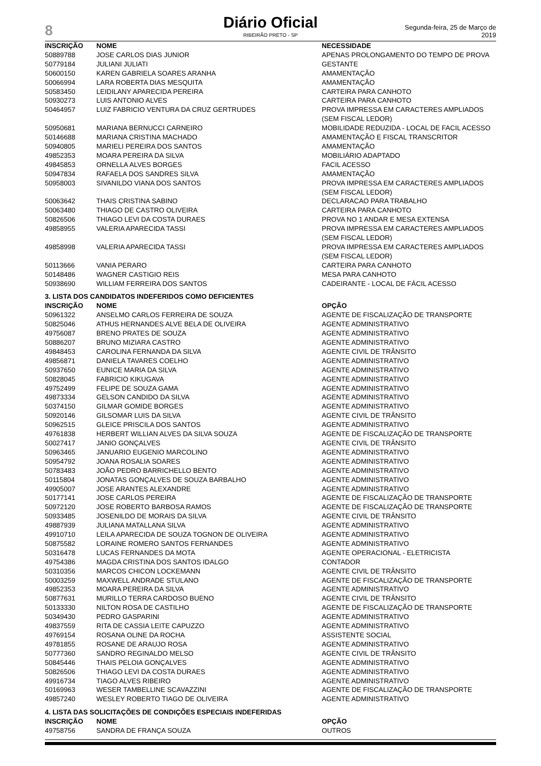8
Diário Oficial
RIBEIRÃO PRETO - SP
Segunda-feira, 25 de Março de 2019
| INSCRIÇÃO | NOME | NECESSIDADE |
| --- | --- | --- |
| 50889788 | JOSE CARLOS DIAS JUNIOR | APENAS PROLONGAMENTO DO TEMPO DE PROVA |
| 50779184 | JULIANI JULIATI | GESTANTE |
| 50600150 | KAREN GABRIELA SOARES ARANHA | AMAMENTAÇÃO |
| 50066994 | LARA ROBERTA DIAS MESQUITA | AMAMENTAÇÃO |
| 50583450 | LEIDILANY APARECIDA PEREIRA | CARTEIRA PARA CANHOTO |
| 50930273 | LUIS ANTONIO ALVES | CARTEIRA PARA CANHOTO |
| 50464957 | LUIZ FABRICIO VENTURA DA CRUZ GERTRUDES | PROVA IMPRESSA EM CARACTERES AMPLIADOS (SEM FISCAL LEDOR) |
| 50950681 | MARIANA BERNUCCI CARNEIRO | MOBILIDADE REDUZIDA - LOCAL DE FACIL ACESSO |
| 50146688 | MARIANA CRISTINA MACHADO | AMAMENTAÇÃO E FISCAL TRANSCRITOR |
| 50940805 | MARIELI PEREIRA DOS SANTOS | AMAMENTAÇÃO |
| 49852353 | MOARA PEREIRA DA SILVA | MOBILIÁRIO ADAPTADO |
| 49845853 | ORNELLA ALVES BORGES | FACIL ACESSO |
| 50947834 | RAFAELA DOS SANDRES SILVA | AMAMENTAÇÃO |
| 50958003 | SIVANILDO VIANA DOS SANTOS | PROVA IMPRESSA EM CARACTERES AMPLIADOS (SEM FISCAL LEDOR) |
| 50063642 | THAIS CRISTINA SABINO | DECLARACAO PARA TRABALHO |
| 50063480 | THIAGO DE CASTRO OLIVEIRA | CARTEIRA PARA CANHOTO |
| 50826506 | THIAGO LEVI DA COSTA DURAES | PROVA NO 1 ANDAR E MESA EXTENSA |
| 49858955 | VALERIA APARECIDA TASSI | PROVA IMPRESSA EM CARACTERES AMPLIADOS (SEM FISCAL LEDOR) |
| 49858998 | VALERIA APARECIDA TASSI | PROVA IMPRESSA EM CARACTERES AMPLIADOS (SEM FISCAL LEDOR) |
| 50113666 | VANIA PERARO | CARTEIRA PARA CANHOTO |
| 50148486 | WAGNER CASTIGIO REIS | MESA PARA CANHOTO |
| 50938690 | WILLIAM FERREIRA DOS SANTOS | CADEIRANTE - LOCAL DE FÁCIL ACESSO |
3. LISTA DOS CANDIDATOS INDEFERIDOS COMO DEFICIENTES
| INSCRIÇÃO | NOME | OPÇÃO |
| --- | --- | --- |
| 50961322 | ANSELMO CARLOS FERREIRA DE SOUZA | AGENTE DE FISCALIZAÇÃO DE TRANSPORTE |
| 50825046 | ATHUS HERNANDES ALVE BELA DE OLIVEIRA | AGENTE ADMINISTRATIVO |
| 49756087 | BRENO PRATES DE SOUZA | AGENTE ADMINISTRATIVO |
| 50886207 | BRUNO MIZIARA CASTRO | AGENTE ADMINISTRATIVO |
| 49848453 | CAROLINA FERNANDA DA SILVA | AGENTE CIVIL DE TRÂNSITO |
| 49856871 | DANIELA TAVARES COELHO | AGENTE ADMINISTRATIVO |
| 50937650 | EUNICE MARIA DA SILVA | AGENTE ADMINISTRATIVO |
| 50828045 | FABRICIO KIKUGAVA | AGENTE ADMINISTRATIVO |
| 49752499 | FELIPE DE SOUZA GAMA | AGENTE ADMINISTRATIVO |
| 49873334 | GELSON CANDIDO DA SILVA | AGENTE ADMINISTRATIVO |
| 50374150 | GILMAR GOMIDE BORGES | AGENTE ADMINISTRATIVO |
| 50920146 | GILSOMAR LUIS DA SILVA | AGENTE CIVIL DE TRÂNSITO |
| 50962515 | GLEICE PRISCILA DOS SANTOS | AGENTE ADMINISTRATIVO |
| 49761838 | HERBERT WILLIAN ALVES DA SILVA SOUZA | AGENTE DE FISCALIZAÇÃO DE TRANSPORTE |
| 50027417 | JANIO GONÇALVES | AGENTE CIVIL DE TRÂNSITO |
| 50963465 | JANUARIO EUGENIO MARCOLINO | AGENTE ADMINISTRATIVO |
| 50954792 | JOANA ROSALIA SOARES | AGENTE ADMINISTRATIVO |
| 50783483 | JOÃO PEDRO BARRICHELLO BENTO | AGENTE ADMINISTRATIVO |
| 50115804 | JONATAS GONÇALVES DE SOUZA BARBALHO | AGENTE ADMINISTRATIVO |
| 49905007 | JOSE ARANTES ALEXANDRE | AGENTE ADMINISTRATIVO |
| 50177141 | JOSE CARLOS PEREIRA | AGENTE DE FISCALIZAÇÃO DE TRANSPORTE |
| 50972120 | JOSE ROBERTO BARBOSA RAMOS | AGENTE DE FISCALIZAÇÃO DE TRANSPORTE |
| 50933485 | JOSENILDO DE MORAIS DA SILVA | AGENTE CIVIL DE TRÂNSITO |
| 49887939 | JULIANA MATALLANA SILVA | AGENTE ADMINISTRATIVO |
| 49910710 | LEILA APARECIDA DE SOUZA TOGNON DE OLIVEIRA | AGENTE ADMINISTRATIVO |
| 50875582 | LORAINE ROMERO SANTOS FERNANDES | AGENTE ADMINISTRATIVO |
| 50316478 | LUCAS FERNANDES DA MOTA | AGENTE OPERACIONAL - ELETRICISTA |
| 49754386 | MAGDA CRISTINA DOS SANTOS IDALGO | CONTADOR |
| 50310356 | MARCOS CHICON LOCKEMANN | AGENTE CIVIL DE TRÂNSITO |
| 50003259 | MAXWELL ANDRADE STULANO | AGENTE DE FISCALIZAÇÃO DE TRANSPORTE |
| 49852353 | MOARA PEREIRA DA SILVA | AGENTE ADMINISTRATIVO |
| 50877631 | MURILLO TERRA CARDOSO BUENO | AGENTE CIVIL DE TRÂNSITO |
| 50133330 | NILTON ROSA DE CASTILHO | AGENTE DE FISCALIZAÇÃO DE TRANSPORTE |
| 50349430 | PEDRO GASPARINI | AGENTE ADMINISTRATIVO |
| 49837559 | RITA DE CASSIA LEITE CAPUZZO | AGENTE ADMINISTRATIVO |
| 49769154 | ROSANA OLINE DA ROCHA | ASSISTENTE SOCIAL |
| 49781855 | ROSANE DE ARAUJO ROSA | AGENTE ADMINISTRATIVO |
| 50777360 | SANDRO REGINALDO MELSO | AGENTE CIVIL DE TRÂNSITO |
| 50845446 | THAIS PELOIA GONÇALVES | AGENTE ADMINISTRATIVO |
| 50826506 | THIAGO LEVI DA COSTA DURAES | AGENTE ADMINISTRATIVO |
| 49916734 | TIAGO ALVES RIBEIRO | AGENTE ADMINISTRATIVO |
| 50169963 | WESER TAMBELLINE SCAVAZZINI | AGENTE DE FISCALIZAÇÃO DE TRANSPORTE |
| 49857240 | WESLEY ROBERTO TIAGO DE OLIVEIRA | AGENTE ADMINISTRATIVO |
4. LISTA DAS SOLICITAÇÕES DE CONDIÇÕES ESPECIAIS INDEFERIDAS
| INSCRIÇÃO | NOME | OPÇÃO |
| --- | --- | --- |
| 49758756 | SANDRA DE FRANÇA SOUZA | OUTROS |